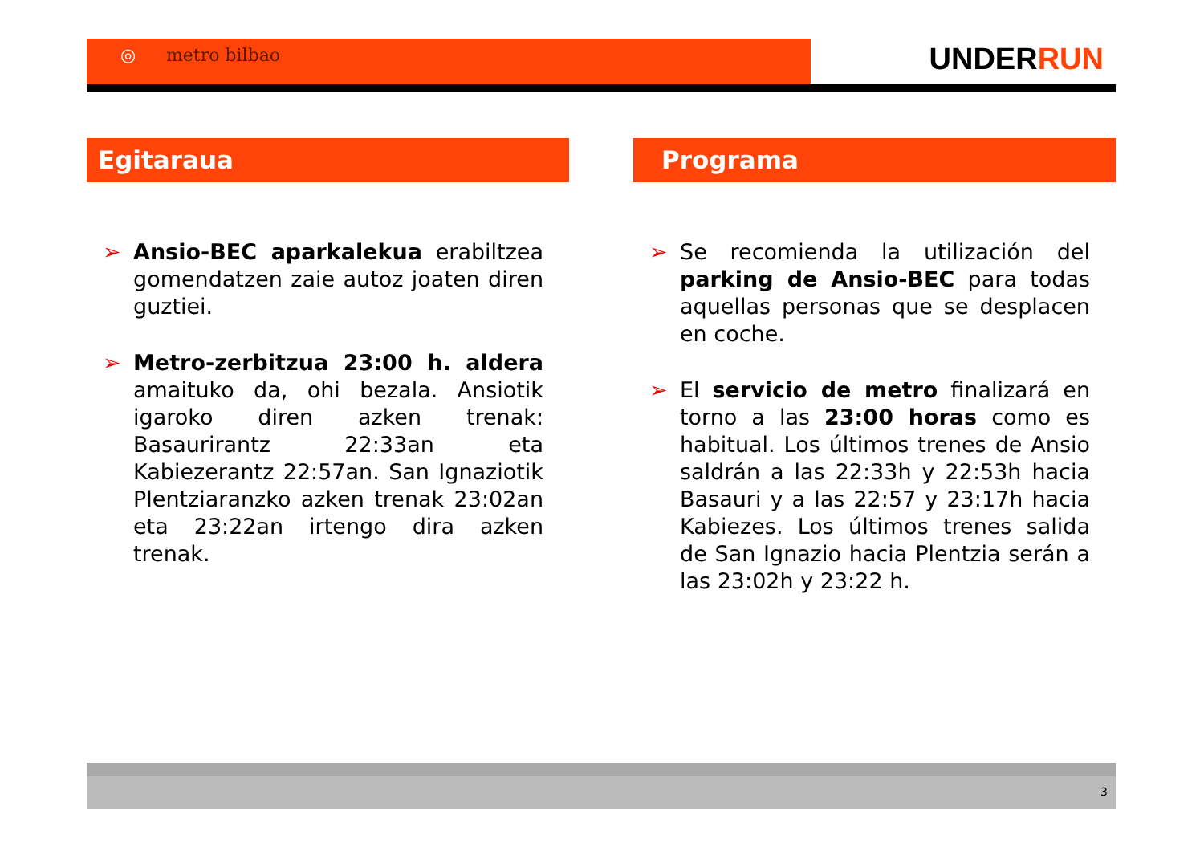◎ metro bilbao UNDERRUN
Egitaraua
➢ Ansio-BEC aparkalekua erabiltzea gomendatzen zaie autoz joaten diren guztiei.
➢ Metro-zerbitzua 23:00 h. aldera amaituko da, ohi bezala. Ansiotik igaroko diren azken trenak: Basaurirantz 22:33an eta Kabiezerantz 22:57an. San Ignaziotik Plentziaranzko azken trenak 23:02an eta 23:22an irtengo dira azken trenak.
Programa
➢ Se recomienda la utilización del parking de Ansio-BEC para todas aquellas personas que se desplacen en coche.
➢ El servicio de metro finalizará en torno a las 23:00 horas como es habitual. Los últimos trenes de Ansio saldrán a las 22:33h y 22:53h hacia Basauri y a las 22:57 y 23:17h hacia Kabiezes. Los últimos trenes salida de San Ignazio hacia Plentzia serán a las 23:02h y 23:22 h.
3